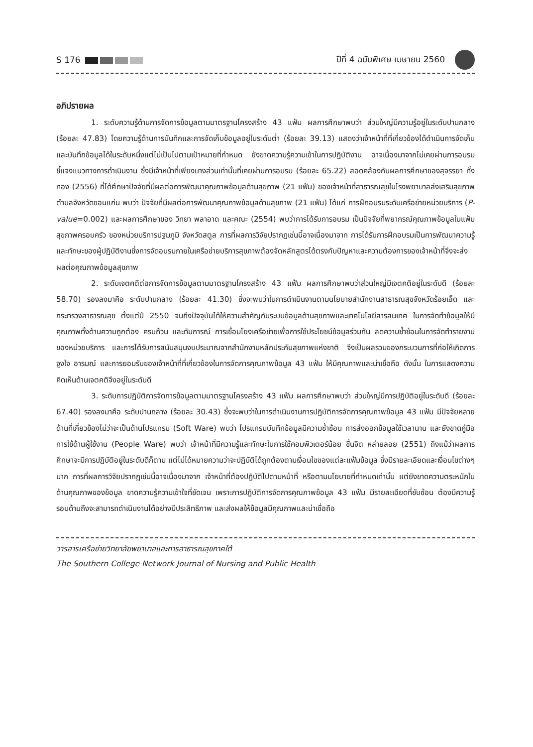S 176 ปีที่ 4 ฉบับพิเศษ เมษายน 2560
อภิปรายผล
1. ระดับความรู้ด้านการจัดการข้อมูลตามมาตรฐานโครงสร้าง 43 แฟ้ม ผลการศึกษาพบว่า ส่วนใหญ่มีความรู้อยู่ในระดับปานกลาง (ร้อยละ 47.83) โดยความรู้ด้านการบันทึกและการจัดเก็บข้อมูลอยู่ในระดับต่ำ (ร้อยละ 39.13) แสดงว่าเจ้าหน้าที่ที่เกี่ยวข้องได้ดำเนินการจัดเก็บและบันทึกข้อมูลได้ในระดับหนึ่งแต่ไม่เป็นไปตามเป้าหมายที่กำหนด ยังขาดความรู้ความเข้าในการปฏิบัติงาน อาจเนื่องมาจากไม่เคยผ่านการอบรมชี้แจงแนวทางการดำเนินงาน ซึ่งมีเจ้าหน้าที่เพียงบางส่วนเท่านั้นที่เคยผ่านการอบรม (ร้อยละ 65.22) สอดคล้องกับผลการศึกษาของสุจรรยา ทั่งทอง (2556) ที่ได้ศึกษาปัจจัยที่มีผลต่อการพัฒนาคุณภาพข้อมูลด้านสุขภาพ (21 แฟ้ม) ของเจ้าหน้าที่สาธารณสุขในโรงพยาบาลส่งเสริมสุขภาพตำบลจังหวัดขอนแก่น พบว่า ปัจจัยที่มีผลต่อการพัฒนาคุณภาพข้อมูลด้านสุขภาพ (21 แฟ้ม) ได้แก่ การฝึกอบรมระดับเครือข่ายหน่วยบริการ (P-value=0.002) และผลการศึกษาของ วิทยา พลาอาด และคณะ (2554) พบว่าการได้รับการอบรม เป็นปัจจัยที่พยากรณ์คุณภาพข้อมูลในแฟ้มสุขภาพครอบครัว ของหน่วยบริการปฐมภูมิ จังหวัดสตูล การที่ผลการวิจัยปรากฏเช่นนี้อาจเนื่องมาจาก การได้รับการฝึกอบรมเป็นการพัฒนาความรู้และทักษะของผู้ปฏิบัติงานซึ่งการจัดอบรมภายในเครือข่ายบริการสุขภาพต้องจัดหลักสูตรได้ตรงกับปัญหาและความต้องการของเจ้าหน้าที่จึงจะส่งผลต่อคุณภาพข้อมูลสุขภาพ
2. ระดับเจตคติต่อการจัดการข้อมูลตามมาตรฐานโครงสร้าง 43 แฟ้ม ผลการศึกษาพบว่าส่วนใหญ่มีเจตคติอยู่ในระดับดี (ร้อยละ 58.70) รองลงมาคือ ระดับปานกลาง (ร้อยละ 41.30) ซึ่งจะพบว่าในการดำเนินงานตามนโยบายสำนักงานสาธารณสุขจังหวัดร้อยเอ็ด และกระทรวงสาธารณสุข ตั้งแต่ปี 2550 จนถึงปัจจุบันได้ให้ความสำคัญกับระบบข้อมูลด้านสุขภาพและเทคโนโลยีสารสนเทศ ในการจัดทำข้อมูลให้มีคุณภาพทั้งด้านความถูกต้อง ครบถ้วน และทันการณ์ การเชื่อมโยงเครือข่ายเพื่อการใช้ประโยชน์ข้อมูลร่วมกัน ลดความซ้ำซ้อนในการจัดทำรายงานของหน่วยบริการ และการได้รับการสนับสนุนงบประมาณจากสำนักงานหลักประกันสุขภาพแห่งชาติ จึงเป็นผลรวมของกระบวนการที่ก่อให้เกิดการจูงใจ อารมณ์ และการยอมรับของเจ้าหน้าที่ที่เกี่ยวข้องในการจัดการคุณภาพข้อมูล 43 แฟ้ม ให้มีคุณภาพและน่าเชื่อถือ ดังนั้น ในการแสดงความคิดเห็นด้านเจตคติจึงอยู่ในระดับดี
3. ระดับการปฏิบัติการจัดการข้อมูลตามมาตรฐานโครงสร้าง 43 แฟ้ม ผลการศึกษาพบว่า ส่วนใหญ่มีการปฏิบัติอยู่ในระดับดี (ร้อยละ 67.40) รองลงมาคือ ระดับปานกลาง (ร้อยละ 30.43) ซึ่งจะพบว่าในการดำเนินงานการปฏิบัติการจัดการคุณภาพข้อมูล 43 แฟ้ม มีปัจจัยหลายด้านที่เกี่ยวข้องไม่ว่าจะเป็นด้านโปรแกรม (Soft Ware) พบว่า โปรแกรมบันทึกข้อมูลมีความซ้ำซ้อน การส่งออกข้อมูลใช้เวลานาน และยังขาดคู่มือการใช้ด้านผู้ใช้งาน (People Ware) พบว่า เจ้าหน้าที่มีความรู้และทักษะในการใช้คอมพิวเตอร์น้อย ชื่นจิต หล่ายลอย (2551) ถึงแม้ว่าผลการศึกษาจะมีการปฏิบัติอยู่ในระดับดีก็ตาม แต่ไม่ได้หมายความว่าจะปฏิบัติได้ถูกต้องตามเงื่อนไขของแต่ละแฟ้มข้อมูล ซึ่งมีรายละเอียดและเงื่อนไขต่างๆ มาก การที่ผลการวิจัยปรากฏเช่นนี้อาจเนื่องมาจาก เจ้าหน้าที่ต้องปฏิบัติไปตามหน้าที่ หรือตามนโยบายที่กำหนดเท่านั้น แต่ยังขาดความตระหนักในด้านคุณภาพของข้อมูล ขาดความรู้ความเข้าใจที่ชัดเจน เพราะการปฏิบัติการจัดการคุณภาพข้อมูล 43 แฟ้ม มีรายละเอียดที่ซับซ้อน ต้องมีความรู้รอบด้านถึงจะสามารถดำเนินงานได้อย่างมีประสิทธิภาพ และส่งผลให้ข้อมูลมีคุณภาพและน่าเชื่อถือ
วารสารเครือข่ายวิทยาลัยพยาบาลและการสาธารณสุขภาคใต้
The Southern College Network Journal of Nursing and Public Health